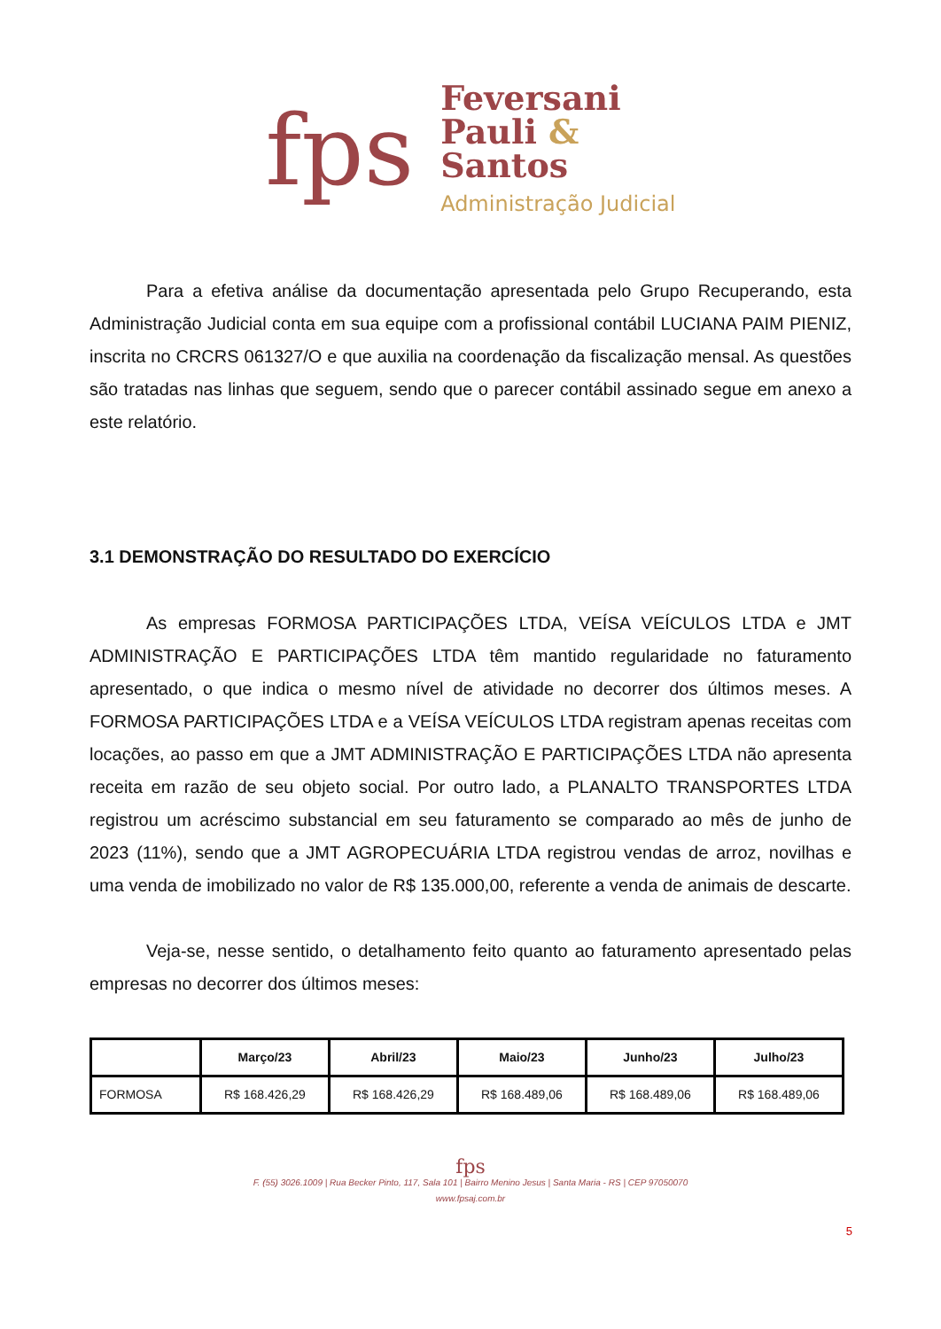fps
Feversani
Pauli &
Santos
Administração Judicial
Para a efetiva análise da documentação apresentada pelo Grupo Recuperando, esta Administração Judicial conta em sua equipe com a profissional contábil LUCIANA PAIM PIENIZ, inscrita no CRCRS 061327/O e que auxilia na coordenação da fiscalização mensal. As questões são tratadas nas linhas que seguem, sendo que o parecer contábil assinado segue em anexo a este relatório.
3.1 DEMONSTRAÇÃO DO RESULTADO DO EXERCÍCIO
As empresas FORMOSA PARTICIPAÇÕES LTDA, VEÍSA VEÍCULOS LTDA e JMT ADMINISTRAÇÃO E PARTICIPAÇÕES LTDA têm mantido regularidade no faturamento apresentado, o que indica o mesmo nível de atividade no decorrer dos últimos meses. A FORMOSA PARTICIPAÇÕES LTDA e a VEÍSA VEÍCULOS LTDA registram apenas receitas com locações, ao passo em que a JMT ADMINISTRAÇÃO E PARTICIPAÇÕES LTDA não apresenta receita em razão de seu objeto social. Por outro lado, a PLANALTO TRANSPORTES LTDA registrou um acréscimo substancial em seu faturamento se comparado ao mês de junho de 2023 (11%), sendo que a JMT AGROPECUÁRIA LTDA registrou vendas de arroz, novilhas e uma venda de imobilizado no valor de R$ 135.000,00, referente a venda de animais de descarte.
Veja-se, nesse sentido, o detalhamento feito quanto ao faturamento apresentado pelas empresas no decorrer dos últimos meses:
| | Março/23 | Abril/23 | Maio/23 | Junho/23 | Julho/23 |
| --- | --- | --- | --- | --- | --- |
| FORMOSA | R$ 168.426,29 | R$ 168.426,29 | R$ 168.489,06 | R$ 168.489,06 | R$ 168.489,06 |
fps
F. (55) 3026.1009 | Rua Becker Pinto, 117, Sala 101 | Bairro Menino Jesus | Santa Maria - RS | CEP 97050070
www.fpsaj.com.br
5